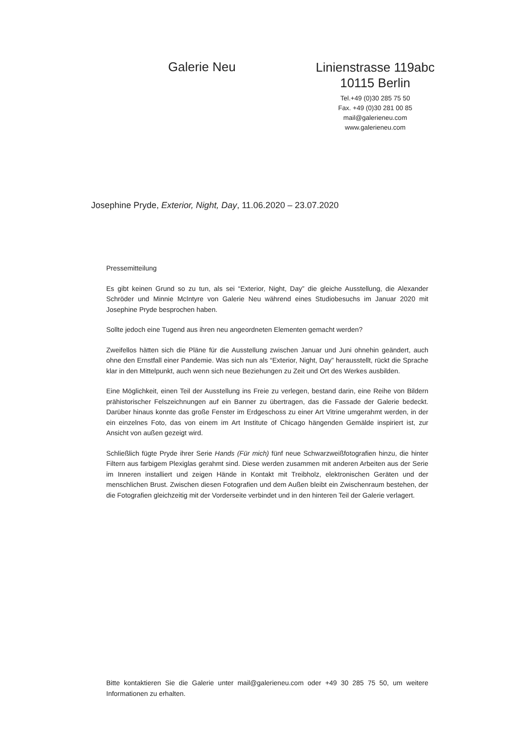Galerie Neu
Linienstrasse 119abc
10115 Berlin
Tel.+49 (0)30 285 75 50
Fax. +49 (0)30 281 00 85
mail@galerieneu.com
www.galerieneu.com
Josephine Pryde, Exterior, Night, Day, 11.06.2020 – 23.07.2020
Pressemitteilung
Es gibt keinen Grund so zu tun, als sei “Exterior, Night, Day” die gleiche Ausstellung, die Alexander Schröder und Minnie McIntyre von Galerie Neu während eines Studiobesuchs im Januar 2020 mit Josephine Pryde besprochen haben.
Sollte jedoch eine Tugend aus ihren neu angeordneten Elementen gemacht werden?
Zweifellos hätten sich die Pläne für die Ausstellung zwischen Januar und Juni ohnehin geändert, auch ohne den Ernstfall einer Pandemie. Was sich nun als “Exterior, Night, Day” herausstellt, rückt die Sprache klar in den Mittelpunkt, auch wenn sich neue Beziehungen zu Zeit und Ort des Werkes ausbilden.
Eine Möglichkeit, einen Teil der Ausstellung ins Freie zu verlegen, bestand darin, eine Reihe von Bildern prähistorischer Felszeichnungen auf ein Banner zu übertragen, das die Fassade der Galerie bedeckt. Darüber hinaus konnte das große Fenster im Erdgeschoss zu einer Art Vitrine umgerahmt werden, in der ein einzelnes Foto, das von einem im Art Institute of Chicago hängenden Gemälde inspiriert ist, zur Ansicht von außen gezeigt wird.
Schließlich fügte Pryde ihrer Serie Hands (Für mich) fünf neue Schwarzweißfotografien hinzu, die hinter Filtern aus farbigem Plexiglas gerahmt sind. Diese werden zusammen mit anderen Arbeiten aus der Serie im Inneren installiert und zeigen Hände in Kontakt mit Treibholz, elektronischen Geräten und der menschlichen Brust. Zwischen diesen Fotografien und dem Außen bleibt ein Zwischenraum bestehen, der die Fotografien gleichzeitig mit der Vorderseite verbindet und in den hinteren Teil der Galerie verlagert.
Bitte kontaktieren Sie die Galerie unter mail@galerieneu.com oder +49 30 285 75 50, um weitere Informationen zu erhalten.